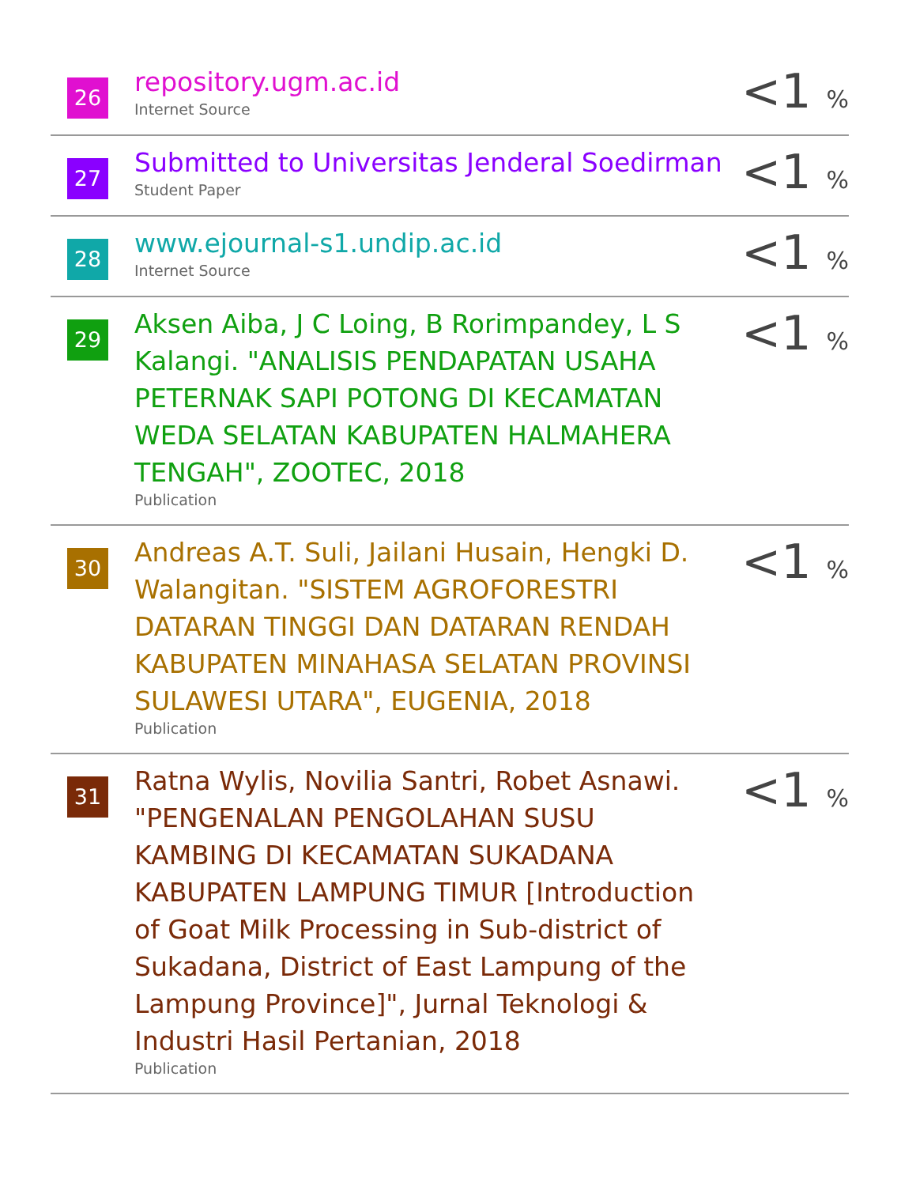| 26 | repository.ugm.ac.id Internet Source | <1 % |
| 27 | Submitted to Universitas Jenderal Soedirman Student Paper | <1 % |
| 28 | www.ejournal-s1.undip.ac.id Internet Source | <1 % |
| 29 | Aksen Aiba, J C Loing, B Rorimpandey, L S Kalangi. "ANALISIS PENDAPATAN USAHA PETERNAK SAPI POTONG DI KECAMATAN WEDA SELATAN KABUPATEN HALMAHERA TENGAH", ZOOTEC, 2018 Publication | <1 % |
| 30 | Andreas A.T. Suli, Jailani Husain, Hengki D. Walangitan. "SISTEM AGROFORESTRI DATARAN TINGGI DAN DATARAN RENDAH KABUPATEN MINAHASA SELATAN PROVINSI SULAWESI UTARA", EUGENIA, 2018 Publication | <1 % |
| 31 | Ratna Wylis, Novilia Santri, Robet Asnawi. "PENGENALAN PENGOLAHAN SUSU KAMBING DI KECAMATAN SUKADANA KABUPATEN LAMPUNG TIMUR [Introduction of Goat Milk Processing in Sub-district of Sukadana, District of East Lampung of the Lampung Province]", Jurnal Teknologi & Industri Hasil Pertanian, 2018 Publication | <1 % |